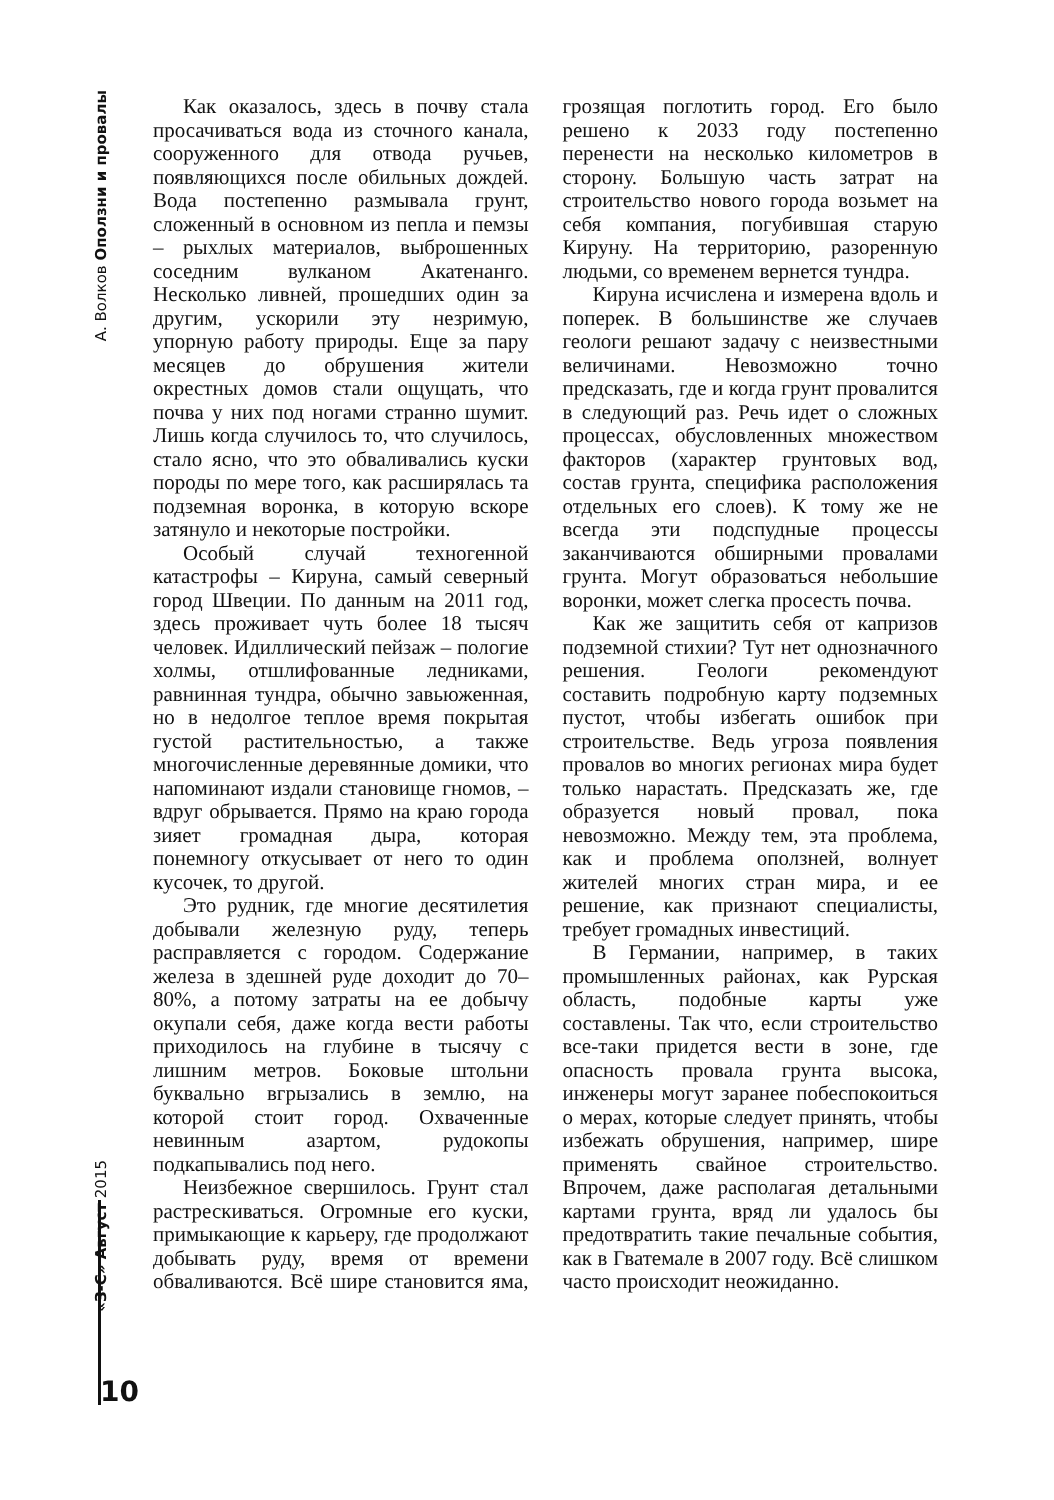А. Волков Оползни и провалы
«З-С» Август 2015
Как оказалось, здесь в почву стала просачиваться вода из сточного канала, сооруженного для отвода ручьев, появляющихся после обильных дождей. Вода постепенно размывала грунт, сложенный в основном из пепла и пемзы – рыхлых материалов, выброшенных соседним вулканом Акатенанго. Несколько ливней, прошедших один за другим, ускорили эту незримую, упорную работу природы. Еще за пару месяцев до обрушения жители окрестных домов стали ощущать, что почва у них под ногами странно шумит. Лишь когда случилось то, что случилось, стало ясно, что это обваливались куски породы по мере того, как расширялась та подземная воронка, в которую вскоре затянуло и некоторые постройки.
Особый случай техногенной катастрофы – Кируна, самый северный город Швеции. По данным на 2011 год, здесь проживает чуть более 18 тысяч человек. Идиллический пейзаж – пологие холмы, отшлифованные ледниками, равнинная тундра, обычно завьюженная, но в недолгое теплое время покрытая густой растительностью, а также многочисленные деревянные домики, что напоминают издали становище гномов, – вдруг обрывается. Прямо на краю города зияет громадная дыра, которая понемногу откусывает от него то один кусочек, то другой.
Это рудник, где многие десятилетия добывали железную руду, теперь расправляется с городом. Содержание железа в здешней руде доходит до 70–80%, а потому затраты на ее добычу окупали себя, даже когда вести работы приходилось на глубине в тысячу с лишним метров. Боковые штольни буквально вгрызались в землю, на которой стоит город. Охваченные невинным азартом, рудокопы подкапывались под него.
Неизбежное свершилось. Грунт стал растрескиваться. Огромные его куски, примыкающие к карьеру, где продолжают добывать руду, время от времени обваливаются. Всё шире становится яма, грозящая поглотить город. Его было решено к 2033 году постепенно перенести на несколько километров в сторону. Большую часть затрат на строительство нового города возьмет на себя компания, погубившая старую Кируну. На территорию, разоренную людьми, со временем вернется тундра.
Кируна исчислена и измерена вдоль и поперек. В большинстве же случаев геологи решают задачу с неизвестными величинами. Невозможно точно предсказать, где и когда грунт провалится в следующий раз. Речь идет о сложных процессах, обусловленных множеством факторов (характер грунтовых вод, состав грунта, специфика расположения отдельных его слоев). К тому же не всегда эти подспудные процессы заканчиваются обширными провалами грунта. Могут образоваться небольшие воронки, может слегка просесть почва.
Как же защитить себя от капризов подземной стихии? Тут нет однозначного решения. Геологи рекомендуют составить подробную карту подземных пустот, чтобы избегать ошибок при строительстве. Ведь угроза появления провалов во многих регионах мира будет только нарастать. Предсказать же, где образуется новый провал, пока невозможно. Между тем, эта проблема, как и проблема оползней, волнует жителей многих стран мира, и ее решение, как признают специалисты, требует громадных инвестиций.
В Германии, например, в таких промышленных районах, как Рурская область, подобные карты уже составлены. Так что, если строительство все-таки придется вести в зоне, где опасность провала грунта высока, инженеры могут заранее побеспокоиться о мерах, которые следует принять, чтобы избежать обрушения, например, шире применять свайное строительство. Впрочем, даже располагая детальными картами грунта, вряд ли удалось бы предотвратить такие печальные события, как в Гватемале в 2007 году. Всё слишком часто происходит неожиданно.
10